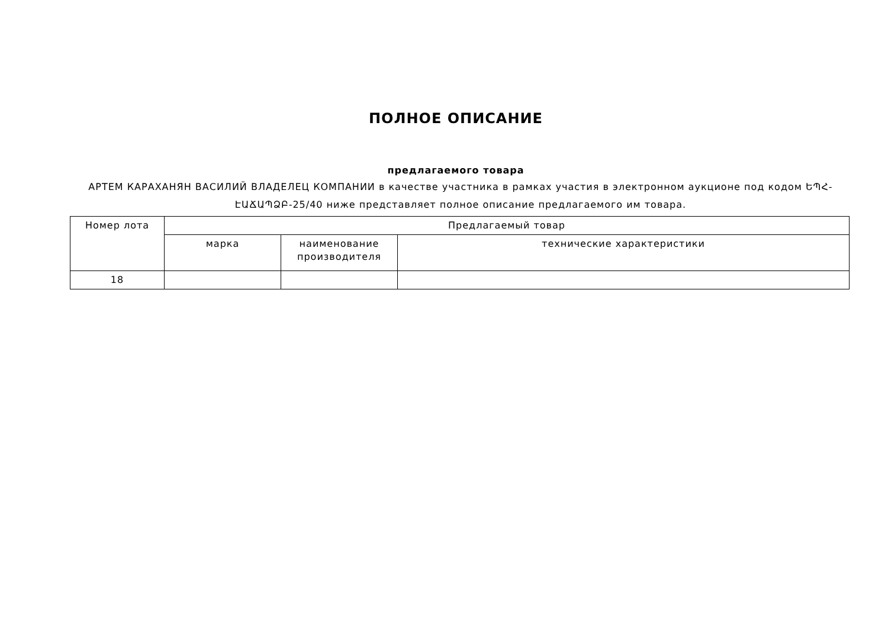ПОЛНОЕ ОПИСАНИЕ
предлагаемого товара
АРТЕМ КАРАХАНЯН ВАСИЛИЙ ВЛАДЕЛЕЦ КОМПАНИИ в качестве участника в рамках участия в электронном аукционе под кодом ԵՊՀ-ԷԱՃԱՊՁԲ-25/40 ниже представляет полное описание предлагаемого им товара.
| Номер лота | Предлагаемый товар | | |
| --- | --- | --- | --- |
| | марка | наименование производителя | технические характеристики |
| 18 | | | |